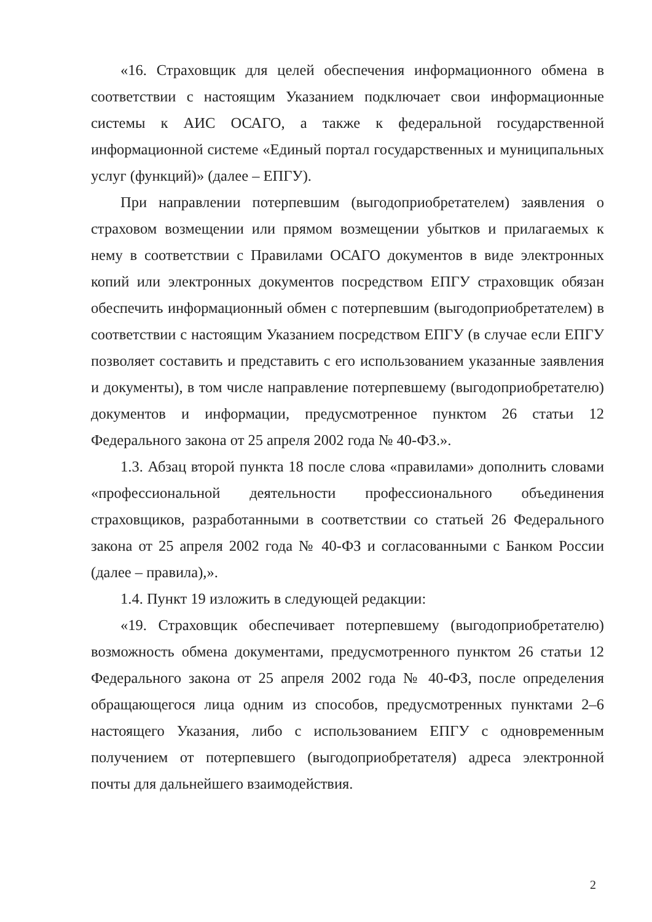«16. Страховщик для целей обеспечения информационного обмена в соответствии с настоящим Указанием подключает свои информационные системы к АИС ОСАГО, а также к федеральной государственной информационной системе «Единый портал государственных и муниципальных услуг (функций)» (далее – ЕПГУ).
При направлении потерпевшим (выгодоприобретателем) заявления о страховом возмещении или прямом возмещении убытков и прилагаемых к нему в соответствии с Правилами ОСАГО документов в виде электронных копий или электронных документов посредством ЕПГУ страховщик обязан обеспечить информационный обмен с потерпевшим (выгодоприобретателем) в соответствии с настоящим Указанием посредством ЕПГУ (в случае если ЕПГУ позволяет составить и представить с его использованием указанные заявления и документы), в том числе направление потерпевшему (выгодоприобретателю) документов и информации, предусмотренное пунктом 26 статьи 12 Федерального закона от 25 апреля 2002 года № 40-ФЗ.».
1.3. Абзац второй пункта 18 после слова «правилами» дополнить словами «профессиональной деятельности профессионального объединения страховщиков, разработанными в соответствии со статьей 26 Федерального закона от 25 апреля 2002 года № 40-ФЗ и согласованными с Банком России (далее – правила),».
1.4. Пункт 19 изложить в следующей редакции:
«19. Страховщик обеспечивает потерпевшему (выгодоприобретателю) возможность обмена документами, предусмотренного пунктом 26 статьи 12 Федерального закона от 25 апреля 2002 года № 40-ФЗ, после определения обращающегося лица одним из способов, предусмотренных пунктами 2–6 настоящего Указания, либо с использованием ЕПГУ с одновременным получением от потерпевшего (выгодоприобретателя) адреса электронной почты для дальнейшего взаимодействия.
2